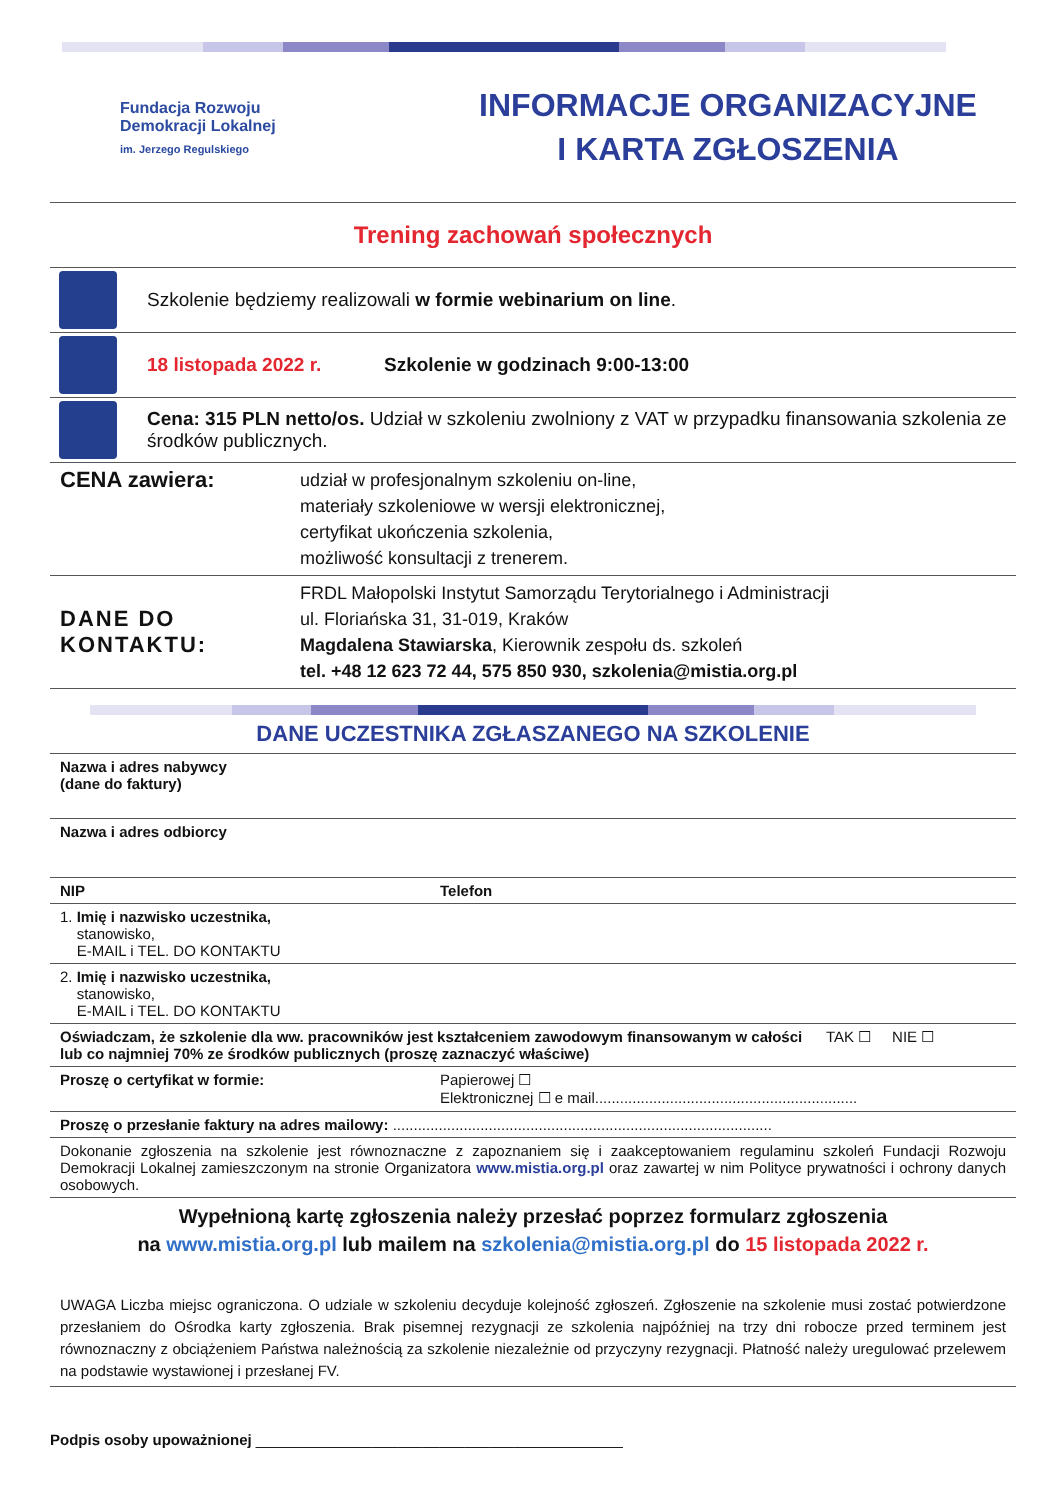Fundacja Rozwoju
Demokracji Lokalnej
im. Jerzego Regulskiego
INFORMACJE ORGANIZACYJNE
I KARTA ZGŁOSZENIA
Trening zachowań społecznych
Szkolenie będziemy realizowali w formie webinarium on line.
18 listopada 2022 r. Szkolenie w godzinach 9:00-13:00
Cena: 315 PLN netto/os. Udział w szkoleniu zwolniony z VAT w przypadku finansowania szkolenia ze środków publicznych.
| CENA zawiera: | udział w profesjonalnym szkoleniu on-line, materiały szkoleniowe w wersji elektronicznej, certyfikat ukończenia szkolenia, możliwość konsultacji z trenerem. |
| DANE DO KONTAKTU: | FRDL Małopolski Instytut Samorządu Terytorialnego i Administracji ul. Floriańska 31, 31-019, Kraków Magdalena Stawiarska , Kierownik zespołu ds. szkoleń tel. +48 12 623 72 44, 575 850 930, szkolenia@mistia.org.pl |
DANE UCZESTNIKA ZGŁASZANEGO NA SZKOLENIE
| Nazwa i adres nabywcy (dane do faktury) | | |
| Nazwa i adres odbiorcy | | |
| NIP | Telefon | |
| 1. Imię i nazwisko uczestnika, stanowisko, E-MAIL i TEL. DO KONTAKTU | | |
| 2. Imię i nazwisko uczestnika, stanowisko, E-MAIL i TEL. DO KONTAKTU | | |
| Oświadczam, że szkolenie dla ww. pracowników jest kształceniem zawodowym finansowanym w całości lub co najmniej 70% ze środków publicznych (proszę zaznaczyć właściwe) | | TAK ☐ NIE ☐ |
| Proszę o certyfikat w formie: | Papierowej ☐ Elektronicznej ☐ e mail............................................................... | |
| Proszę o przesłanie faktury na adres mailowy: ........................................................................................... | | |
| Dokonanie zgłoszenia na szkolenie jest równoznaczne z zapoznaniem się i zaakceptowaniem regulaminu szkoleń Fundacji Rozwoju Demokracji Lokalnej zamieszczonym na stronie Organizatora www.mistia.org.pl oraz zawartej w nim Polityce prywatności i ochrony danych osobowych. | | |
Wypełnioną kartę zgłoszenia należy przesłać poprzez formularz zgłoszenia
na www.mistia.org.pl lub mailem na szkolenia@mistia.org.pl do 15 listopada 2022 r.
UWAGA Liczba miejsc ograniczona. O udziale w szkoleniu decyduje kolejność zgłoszeń. Zgłoszenie na szkolenie musi zostać potwierdzone przesłaniem do Ośrodka karty zgłoszenia. Brak pisemnej rezygnacji ze szkolenia najpóźniej na trzy dni robocze przed terminem jest równoznaczny z obciążeniem Państwa należnością za szkolenie niezależnie od przyczyny rezygnacji. Płatność należy uregulować przelewem na podstawie wystawionej i przesłanej FV.
Podpis osoby upoważnionej ____________________________________________